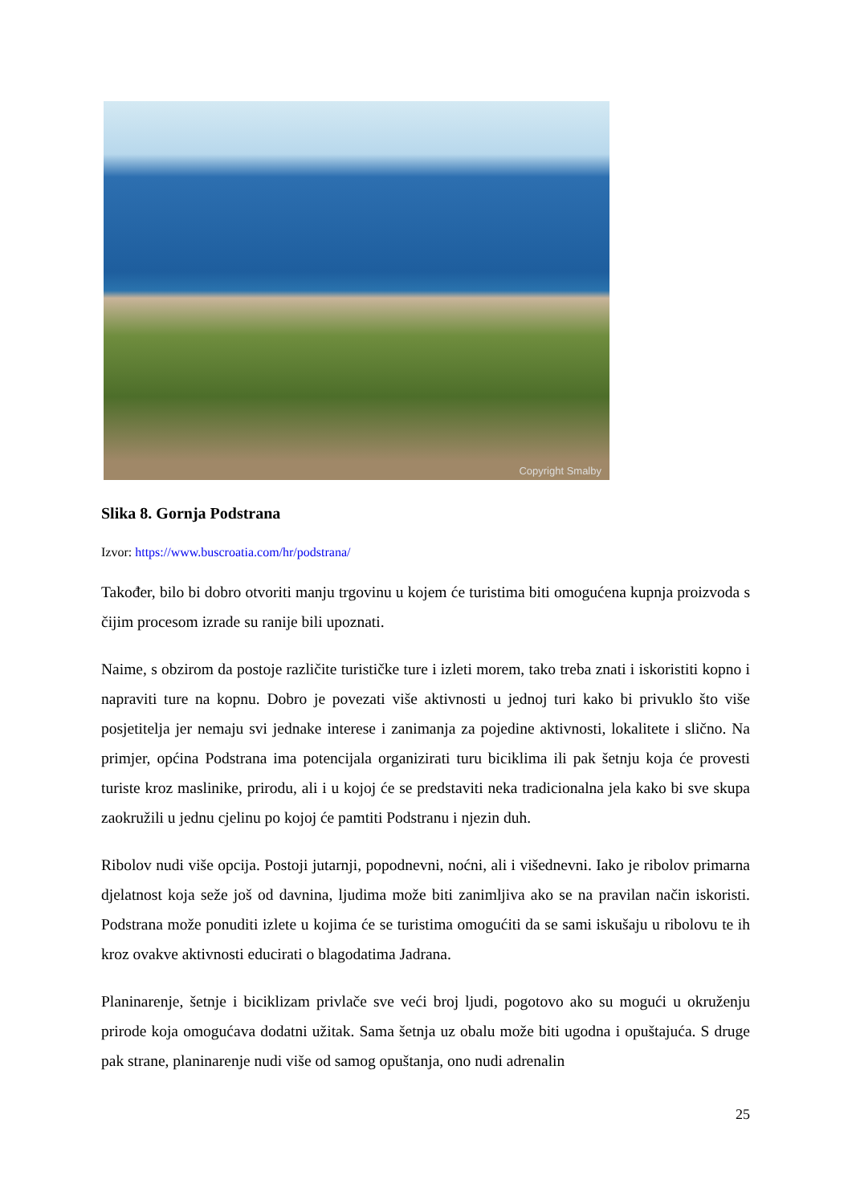Copyright Smalby
Slika 8. Gornja Podstrana
Izvor: https://www.buscroatia.com/hr/podstrana/
Također, bilo bi dobro otvoriti manju trgovinu u kojem će turistima biti omogućena kupnja proizvoda s čijim procesom izrade su ranije bili upoznati.
Naime, s obzirom da postoje različite turističke ture i izleti morem, tako treba znati i iskoristiti kopno i napraviti ture na kopnu. Dobro je povezati više aktivnosti u jednoj turi kako bi privuklo što više posjetitelja jer nemaju svi jednake interese i zanimanja za pojedine aktivnosti, lokalitete i slično. Na primjer, općina Podstrana ima potencijala organizirati turu biciklima ili pak šetnju koja će provesti turiste kroz maslinike, prirodu, ali i u kojoj će se predstaviti neka tradicionalna jela kako bi sve skupa zaokružili u jednu cjelinu po kojoj će pamtiti Podstranu i njezin duh.
Ribolov nudi više opcija. Postoji jutarnji, popodnevni, noćni, ali i višednevni. Iako je ribolov primarna djelatnost koja seže još od davnina, ljudima može biti zanimljiva ako se na pravilan način iskoristi. Podstrana može ponuditi izlete u kojima će se turistima omogućiti da se sami iskušaju u ribolovu te ih kroz ovakve aktivnosti educirati o blagodatima Jadrana.
Planinarenje, šetnje i biciklizam privlače sve veći broj ljudi, pogotovo ako su mogući u okruženju prirode koja omogućava dodatni užitak. Sama šetnja uz obalu može biti ugodna i opuštajuća. S druge pak strane, planinarenje nudi više od samog opuštanja, ono nudi adrenalin
25